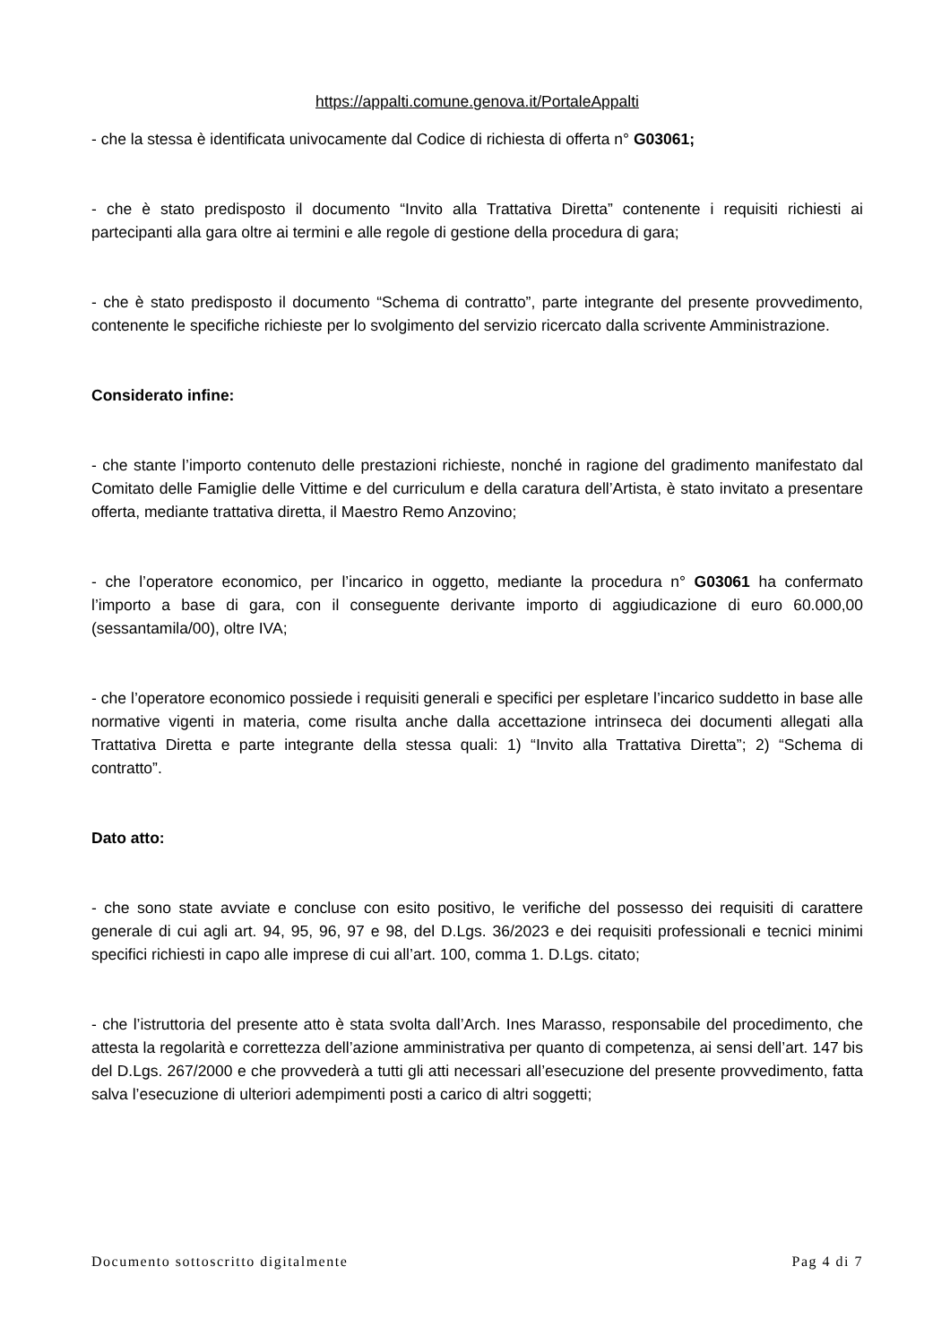https://appalti.comune.genova.it/PortaleAppalti
- che la stessa è identificata univocamente dal Codice di richiesta di offerta n° G03061;
- che è stato predisposto il documento “Invito alla Trattativa Diretta” contenente i requisiti richiesti ai partecipanti alla gara oltre ai termini e alle regole di gestione della procedura di gara;
- che è stato predisposto il documento “Schema di contratto”, parte integrante del presente provvedimento, contenente le specifiche richieste per lo svolgimento del servizio ricercato dalla scrivente Amministrazione.
Considerato infine:
- che stante l’importo contenuto delle prestazioni richieste, nonché in ragione del gradimento manifestato dal Comitato delle Famiglie delle Vittime e del curriculum e della caratura dell’Artista, è stato invitato a presentare offerta, mediante trattativa diretta, il Maestro Remo Anzovino;
- che l’operatore economico, per l’incarico in oggetto, mediante la procedura n° G03061 ha confermato l’importo a base di gara, con il conseguente derivante importo di aggiudicazione di euro 60.000,00 (sessantamila/00), oltre IVA;
- che l’operatore economico possiede i requisiti generali e specifici per espletare l’incarico suddetto in base alle normative vigenti in materia, come risulta anche dalla accettazione intrinseca dei documenti allegati alla Trattativa Diretta e parte integrante della stessa quali: 1) “Invito alla Trattativa Diretta”; 2) “Schema di contratto”.
Dato atto:
- che sono state avviate e concluse con esito positivo, le verifiche del possesso dei requisiti di carattere generale di cui agli art. 94, 95, 96, 97 e 98, del D.Lgs. 36/2023 e dei requisiti professionali e tecnici minimi specifici richiesti in capo alle imprese di cui all’art. 100, comma 1. D.Lgs. citato;
- che l’istruttoria del presente atto è stata svolta dall’Arch. Ines Marasso, responsabile del procedimento, che attesta la regolarità e correttezza dell’azione amministrativa per quanto di competenza, ai sensi dell’art. 147 bis del D.Lgs. 267/2000 e che provvederà a tutti gli atti necessari all’esecuzione del presente provvedimento, fatta salva l’esecuzione di ulteriori adempimenti posti a carico di altri soggetti;
Documento sottoscritto digitalmente Pag 4 di 7